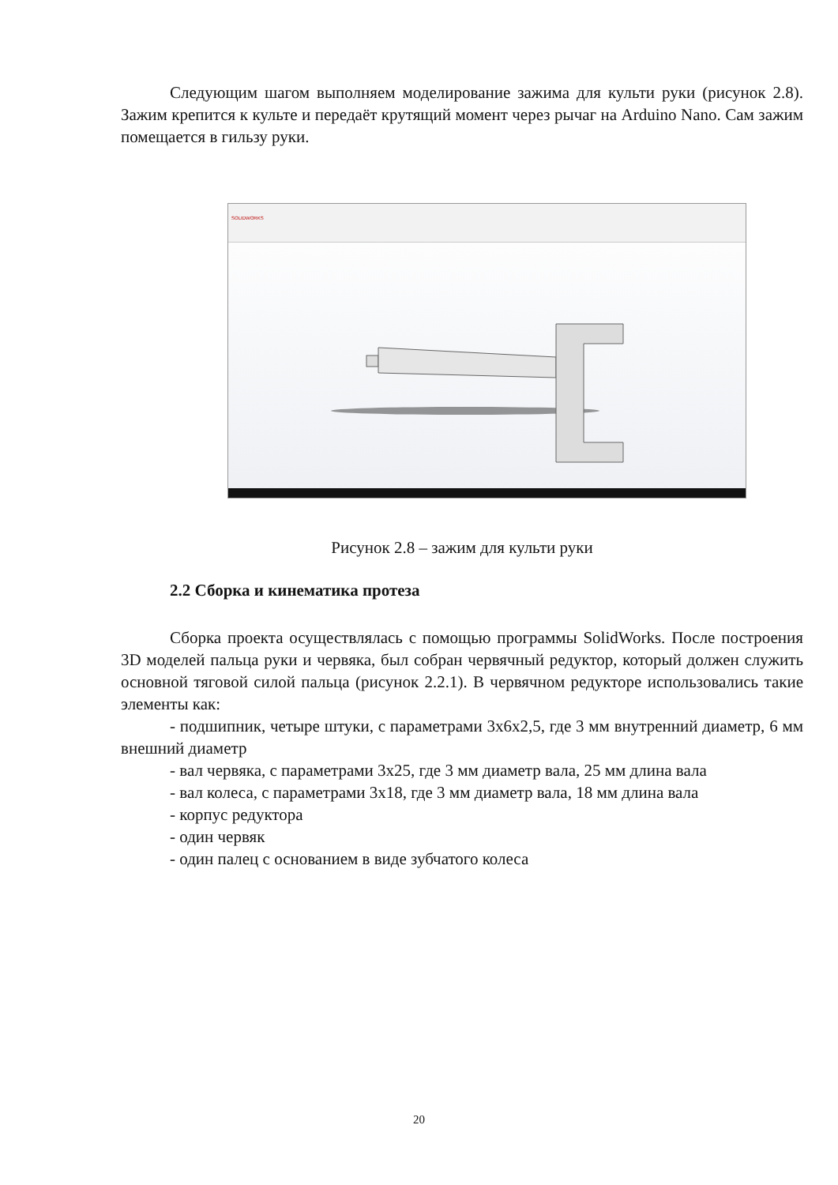Следующим шагом выполняем моделирование зажима для культи руки (рисунок 2.8). Зажим крепится к культе и передаёт крутящий момент через рычаг на Arduino Nano. Сам зажим помещается в гильзу руки.
SOLIDWORKS
Рисунок 2.8 – зажим для культи руки
2.2 Сборка и кинематика протеза
Сборка проекта осуществлялась с помощью программы SolidWorks. После построения 3D моделей пальца руки и червяка, был собран червячный редуктор, который должен служить основной тяговой силой пальца (рисунок 2.2.1). В червячном редукторе использовались такие элементы как:
- подшипник, четыре штуки, с параметрами 3х6х2,5, где 3 мм внутренний диаметр, 6 мм внешний диаметр
- вал червяка, с параметрами 3х25, где 3 мм диаметр вала, 25 мм длина вала
- вал колеса, с параметрами 3х18, где 3 мм диаметр вала, 18 мм длина вала
- корпус редуктора
- один червяк
- один палец с основанием в виде зубчатого колеса
20